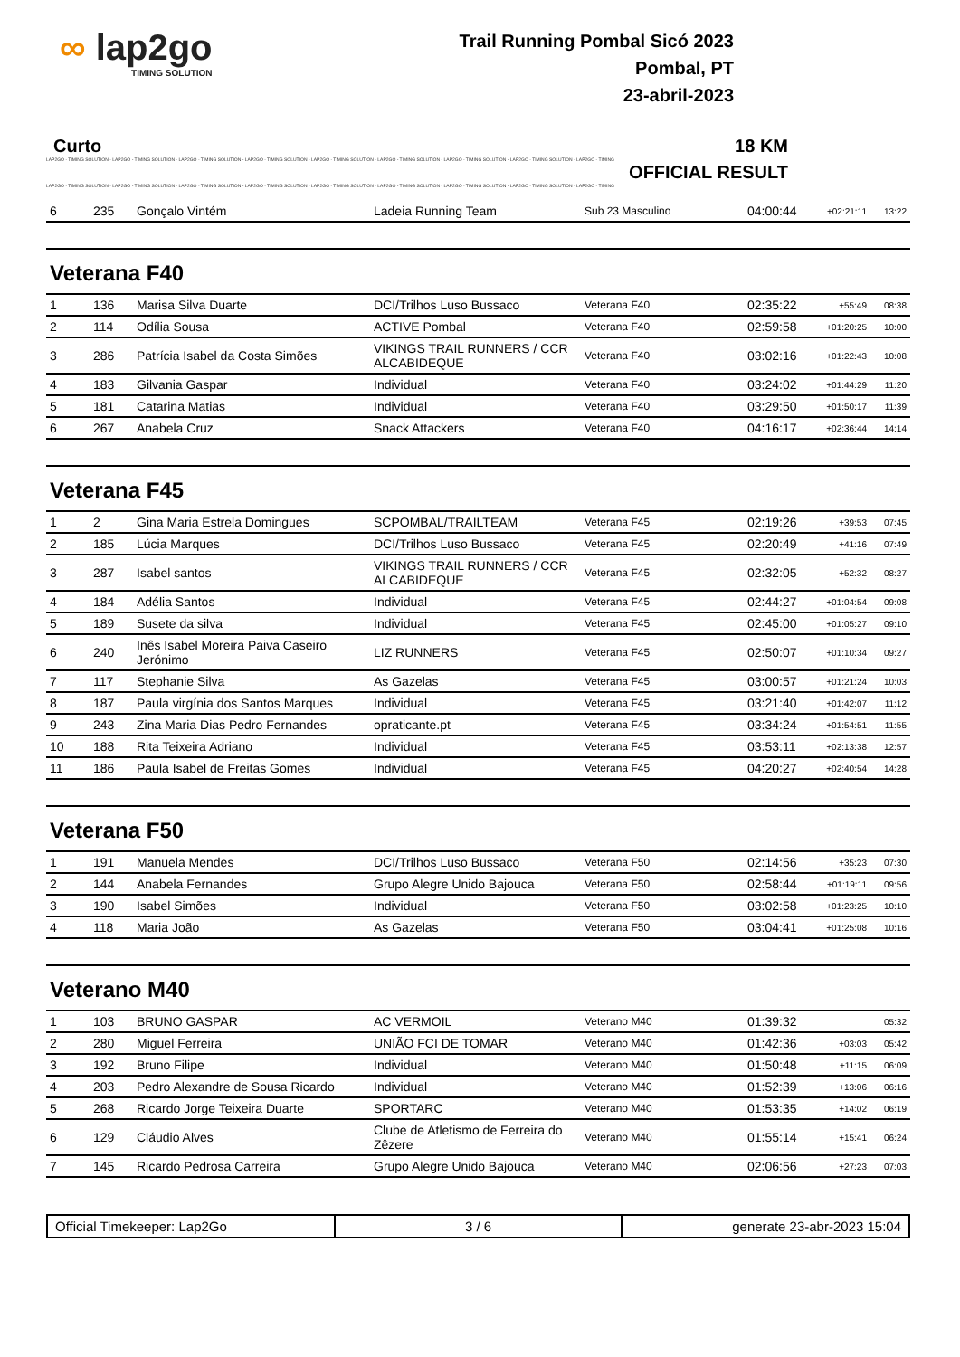∞ lap2go
TIMING SOLUTION
Trail Running Pombal Sicó 2023
Pombal, PT
23-abril-2023
Curto 18 KM
LAP2GO - TIMING SOLUTION - LAP2GO - TIMING SOLUTION - LAP2GO - TIMING SOLUTION - LAP2GO - TIMING SOLUTION - LAP2GO - TIMING SOLUTION - LAP2GO - TIMING SOLUTION - LAP2GO - TIMING SOLUTION - LAP2GO - TIMING SOLUTION - LAP2GO - TIMING
OFFICIAL RESULT
LAP2GO - TIMING SOLUTION - LAP2GO - TIMING SOLUTION - LAP2GO - TIMING SOLUTION - LAP2GO - TIMING SOLUTION - LAP2GO - TIMING SOLUTION - LAP2GO - TIMING SOLUTION - LAP2GO - TIMING SOLUTION - LAP2GO - TIMING SOLUTION - LAP2GO - TIMING
| 6 | 235 | Gonçalo Vintém | Ladeia Running Team | Sub 23 Masculino | 04:00:44 | +02:21:11 | 13:22 |
Veterana F40
| 1 | 136 | Marisa Silva Duarte | DCI/Trilhos Luso Bussaco | Veterana F40 | 02:35:22 | +55:49 | 08:38 |
| 2 | 114 | Odília Sousa | ACTIVE Pombal | Veterana F40 | 02:59:58 | +01:20:25 | 10:00 |
| 3 | 286 | Patrícia Isabel da Costa Simões | VIKINGS TRAIL RUNNERS / CCR ALCABIDEQUE | Veterana F40 | 03:02:16 | +01:22:43 | 10:08 |
| 4 | 183 | Gilvania Gaspar | Individual | Veterana F40 | 03:24:02 | +01:44:29 | 11:20 |
| 5 | 181 | Catarina Matias | Individual | Veterana F40 | 03:29:50 | +01:50:17 | 11:39 |
| 6 | 267 | Anabela Cruz | Snack Attackers | Veterana F40 | 04:16:17 | +02:36:44 | 14:14 |
Veterana F45
| 1 | 2 | Gina Maria Estrela Domingues | SCPOMBAL/TRAILTEAM | Veterana F45 | 02:19:26 | +39:53 | 07:45 |
| 2 | 185 | Lúcia Marques | DCI/Trilhos Luso Bussaco | Veterana F45 | 02:20:49 | +41:16 | 07:49 |
| 3 | 287 | Isabel santos | VIKINGS TRAIL RUNNERS / CCR ALCABIDEQUE | Veterana F45 | 02:32:05 | +52:32 | 08:27 |
| 4 | 184 | Adélia Santos | Individual | Veterana F45 | 02:44:27 | +01:04:54 | 09:08 |
| 5 | 189 | Susete da silva | Individual | Veterana F45 | 02:45:00 | +01:05:27 | 09:10 |
| 6 | 240 | Inês Isabel Moreira Paiva Caseiro Jerónimo | LIZ RUNNERS | Veterana F45 | 02:50:07 | +01:10:34 | 09:27 |
| 7 | 117 | Stephanie Silva | As Gazelas | Veterana F45 | 03:00:57 | +01:21:24 | 10:03 |
| 8 | 187 | Paula virgínia dos Santos Marques | Individual | Veterana F45 | 03:21:40 | +01:42:07 | 11:12 |
| 9 | 243 | Zina Maria Dias Pedro Fernandes | opraticante.pt | Veterana F45 | 03:34:24 | +01:54:51 | 11:55 |
| 10 | 188 | Rita Teixeira Adriano | Individual | Veterana F45 | 03:53:11 | +02:13:38 | 12:57 |
| 11 | 186 | Paula Isabel de Freitas Gomes | Individual | Veterana F45 | 04:20:27 | +02:40:54 | 14:28 |
Veterana F50
| 1 | 191 | Manuela Mendes | DCI/Trilhos Luso Bussaco | Veterana F50 | 02:14:56 | +35:23 | 07:30 |
| 2 | 144 | Anabela Fernandes | Grupo Alegre Unido Bajouca | Veterana F50 | 02:58:44 | +01:19:11 | 09:56 |
| 3 | 190 | Isabel Simões | Individual | Veterana F50 | 03:02:58 | +01:23:25 | 10:10 |
| 4 | 118 | Maria João | As Gazelas | Veterana F50 | 03:04:41 | +01:25:08 | 10:16 |
Veterano M40
| 1 | 103 | BRUNO GASPAR | AC VERMOIL | Veterano M40 | 01:39:32 | | 05:32 |
| 2 | 280 | Miguel Ferreira | UNIÃO FCI DE TOMAR | Veterano M40 | 01:42:36 | +03:03 | 05:42 |
| 3 | 192 | Bruno Filipe | Individual | Veterano M40 | 01:50:48 | +11:15 | 06:09 |
| 4 | 203 | Pedro Alexandre de Sousa Ricardo | Individual | Veterano M40 | 01:52:39 | +13:06 | 06:16 |
| 5 | 268 | Ricardo Jorge Teixeira Duarte | SPORTARC | Veterano M40 | 01:53:35 | +14:02 | 06:19 |
| 6 | 129 | Cláudio Alves | Clube de Atletismo de Ferreira do Zêzere | Veterano M40 | 01:55:14 | +15:41 | 06:24 |
| 7 | 145 | Ricardo Pedrosa Carreira | Grupo Alegre Unido Bajouca | Veterano M40 | 02:06:56 | +27:23 | 07:03 |
Official Timekeeper: Lap2Go 3 / 6 generate 23-abr-2023 15:04